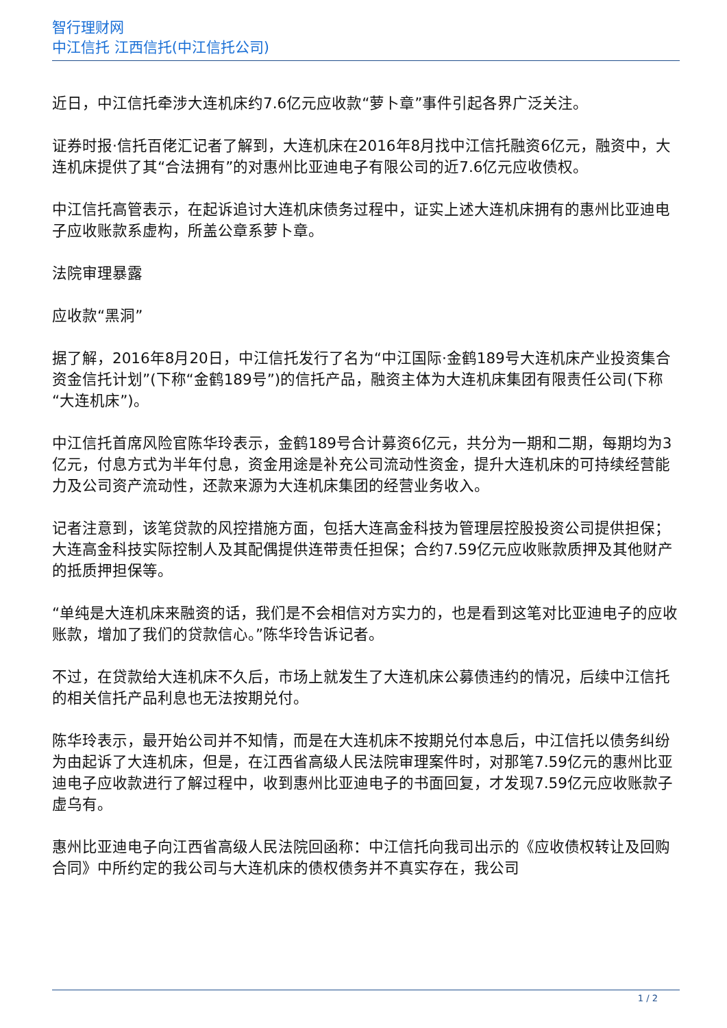智行理财网
中江信托 江西信托(中江信托公司)
近日，中江信托牵涉大连机床约7.6亿元应收款“萝卜章”事件引起各界广泛关注。
证券时报·信托百佬汇记者了解到，大连机床在2016年8月找中江信托融资6亿元，融资中，大连机床提供了其“合法拥有”的对惠州比亚迪电子有限公司的近7.6亿元应收债权。
中江信托高管表示，在起诉追讨大连机床债务过程中，证实上述大连机床拥有的惠州比亚迪电子应收账款系虚构，所盖公章系萝卜章。
法院审理暴露
应收款“黑洞”
据了解，2016年8月20日，中江信托发行了名为“中江国际·金鹤189号大连机床产业投资集合资金信托计划”(下称“金鹤189号”)的信托产品，融资主体为大连机床集团有限责任公司(下称“大连机床”)。
中江信托首席风险官陈华玲表示，金鹤189号合计募资6亿元，共分为一期和二期，每期均为3亿元，付息方式为半年付息，资金用途是补充公司流动性资金，提升大连机床的可持续经营能力及公司资产流动性，还款来源为大连机床集团的经营业务收入。
记者注意到，该笔贷款的风控措施方面，包括大连高金科技为管理层控股投资公司提供担保；大连高金科技实际控制人及其配偶提供连带责任担保；合约7.59亿元应收账款质押及其他财产的抵质押担保等。
“单纯是大连机床来融资的话，我们是不会相信对方实力的，也是看到这笔对比亚迪电子的应收账款，增加了我们的贷款信心。”陈华玲告诉记者。
不过，在贷款给大连机床不久后，市场上就发生了大连机床公募债违约的情况，后续中江信托的相关信托产品利息也无法按期兑付。
陈华玲表示，最开始公司并不知情，而是在大连机床不按期兑付本息后，中江信托以债务纠纷为由起诉了大连机床，但是，在江西省高级人民法院审理案件时，对那笔7.59亿元的惠州比亚迪电子应收款进行了解过程中，收到惠州比亚迪电子的书面回复，才发现7.59亿元应收账款子虚乌有。
惠州比亚迪电子向江西省高级人民法院回函称：中江信托向我司出示的《应收债权转让及回购合同》中所约定的我公司与大连机床的债权债务并不真实存在，我公司
1 / 2